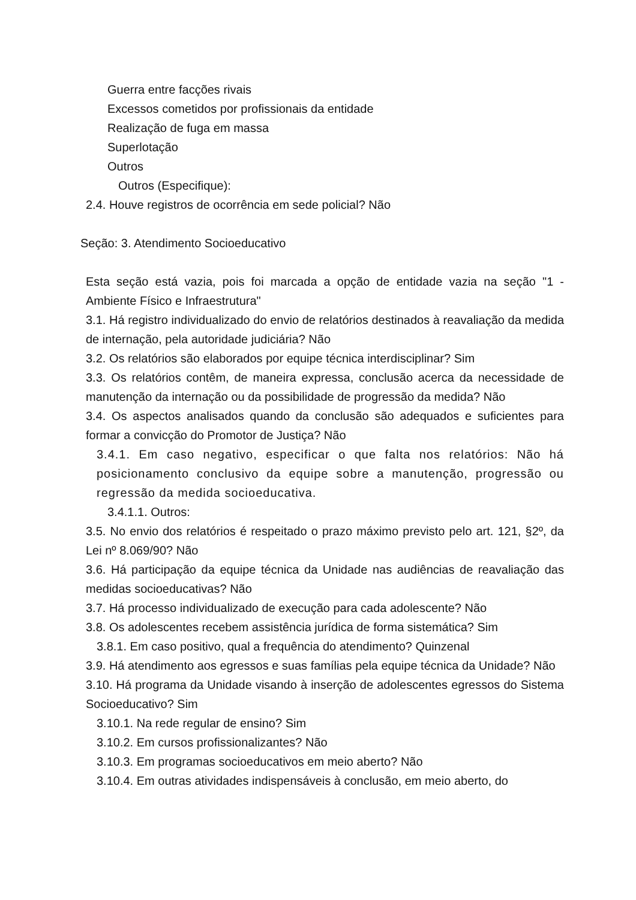Guerra entre facções rivais
Excessos cometidos por profissionais da entidade
Realização de fuga em massa
Superlotação
Outros
Outros (Especifique):
2.4. Houve registros de ocorrência em sede policial? Não
Seção: 3. Atendimento Socioeducativo
Esta seção está vazia, pois foi marcada a opção de entidade vazia na seção "1 - Ambiente Físico e Infraestrutura"
3.1. Há registro individualizado do envio de relatórios destinados à reavaliação da medida de internação, pela autoridade judiciária? Não
3.2. Os relatórios são elaborados por equipe técnica interdisciplinar? Sim
3.3. Os relatórios contêm, de maneira expressa, conclusão acerca da necessidade de manutenção da internação ou da possibilidade de progressão da medida? Não
3.4. Os aspectos analisados quando da conclusão são adequados e suficientes para formar a convicção do Promotor de Justiça? Não
3.4.1. Em caso negativo, especificar o que falta nos relatórios: Não há posicionamento conclusivo da equipe sobre a manutenção, progressão ou regressão da medida socioeducativa.
3.4.1.1. Outros:
3.5. No envio dos relatórios é respeitado o prazo máximo previsto pelo art. 121, §2º, da Lei nº 8.069/90? Não
3.6. Há participação da equipe técnica da Unidade nas audiências de reavaliação das medidas socioeducativas? Não
3.7. Há processo individualizado de execução para cada adolescente? Não
3.8. Os adolescentes recebem assistência jurídica de forma sistemática? Sim
3.8.1. Em caso positivo, qual a frequência do atendimento? Quinzenal
3.9. Há atendimento aos egressos e suas famílias pela equipe técnica da Unidade? Não
3.10. Há programa da Unidade visando à inserção de adolescentes egressos do Sistema Socioeducativo? Sim
3.10.1. Na rede regular de ensino? Sim
3.10.2. Em cursos profissionalizantes? Não
3.10.3. Em programas socioeducativos em meio aberto? Não
3.10.4. Em outras atividades indispensáveis à conclusão, em meio aberto, do